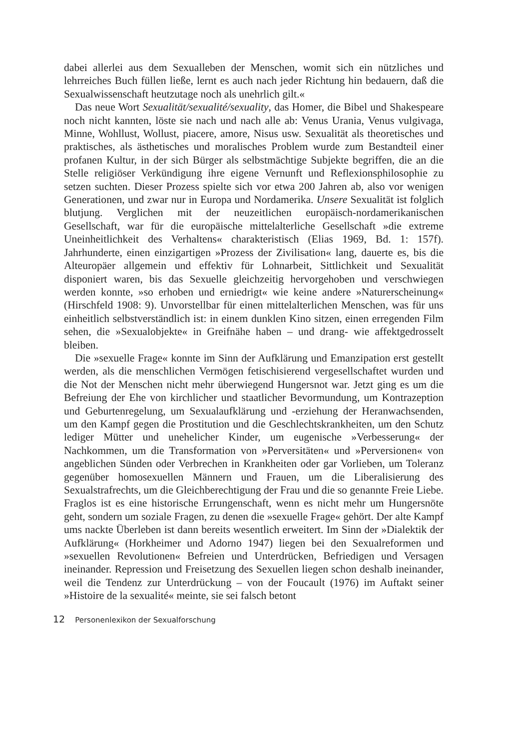dabei allerlei aus dem Sexualleben der Menschen, womit sich ein nützliches und lehrreiches Buch füllen ließe, lernt es auch nach jeder Richtung hin bedauern, daß die Sexualwissenschaft heutzutage noch als unehrlich gilt.«
Das neue Wort Sexualität/sexualité/sexuality, das Homer, die Bibel und Shakespeare noch nicht kannten, löste sie nach und nach alle ab: Venus Urania, Venus vulgivaga, Minne, Wohllust, Wollust, piacere, amore, Nisus usw. Sexualität als theoretisches und praktisches, als ästhetisches und moralisches Problem wurde zum Bestandteil einer profanen Kultur, in der sich Bürger als selbstmächtige Subjekte begriffen, die an die Stelle religiöser Verkündigung ihre eigene Vernunft und Reflexionsphilosophie zu setzen suchten. Dieser Prozess spielte sich vor etwa 200 Jahren ab, also vor wenigen Generationen, und zwar nur in Europa und Nordamerika. Unsere Sexualität ist folglich blutjung. Verglichen mit der neuzeitlichen europäisch-nordamerikanischen Gesellschaft, war für die europäische mittelalterliche Gesellschaft »die extreme Uneinheitlichkeit des Verhaltens« charakteristisch (Elias 1969, Bd. 1: 157f). Jahrhunderte, einen einzigartigen »Prozess der Zivilisation« lang, dauerte es, bis die Alteuropäer allgemein und effektiv für Lohnarbeit, Sittlichkeit und Sexualität disponiert waren, bis das Sexuelle gleichzeitig hervorgehoben und verschwiegen werden konnte, »so erhoben und erniedrigt« wie keine andere »Naturerscheinung« (Hirschfeld 1908: 9). Unvorstellbar für einen mittelalterlichen Menschen, was für uns einheitlich selbstverständlich ist: in einem dunklen Kino sitzen, einen erregenden Film sehen, die »Sexualobjekte« in Greifnähe haben – und drang- wie affektgedrosselt bleiben.
Die »sexuelle Frage« konnte im Sinn der Aufklärung und Emanzipation erst gestellt werden, als die menschlichen Vermögen fetischisierend vergesellschaftet wurden und die Not der Menschen nicht mehr überwiegend Hungersnot war. Jetzt ging es um die Befreiung der Ehe von kirchlicher und staatlicher Bevormundung, um Kontrazeption und Geburtenregelung, um Sexualaufklärung und -erziehung der Heranwachsenden, um den Kampf gegen die Prostitution und die Geschlechtskrankheiten, um den Schutz lediger Mütter und unehelicher Kinder, um eugenische »Verbesserung« der Nachkommen, um die Transformation von »Perversitäten« und »Perversionen« von angeblichen Sünden oder Verbrechen in Krankheiten oder gar Vorlieben, um Toleranz gegenüber homosexuellen Männern und Frauen, um die Liberalisierung des Sexualstrafrechts, um die Gleichberechtigung der Frau und die so genannte Freie Liebe. Fraglos ist es eine historische Errungenschaft, wenn es nicht mehr um Hungersnöte geht, sondern um soziale Fragen, zu denen die »sexuelle Frage« gehört. Der alte Kampf ums nackte Überleben ist dann bereits wesentlich erweitert. Im Sinn der »Dialektik der Aufklärung« (Horkheimer und Adorno 1947) liegen bei den Sexualreformen und »sexuellen Revolutionen« Befreien und Unterdrücken, Befriedigen und Versagen ineinander. Repression und Freisetzung des Sexuellen liegen schon deshalb ineinander, weil die Tendenz zur Unterdrückung – von der Foucault (1976) im Auftakt seiner »Histoire de la sexualité« meinte, sie sei falsch betont
12 Personenlexikon der Sexualforschung